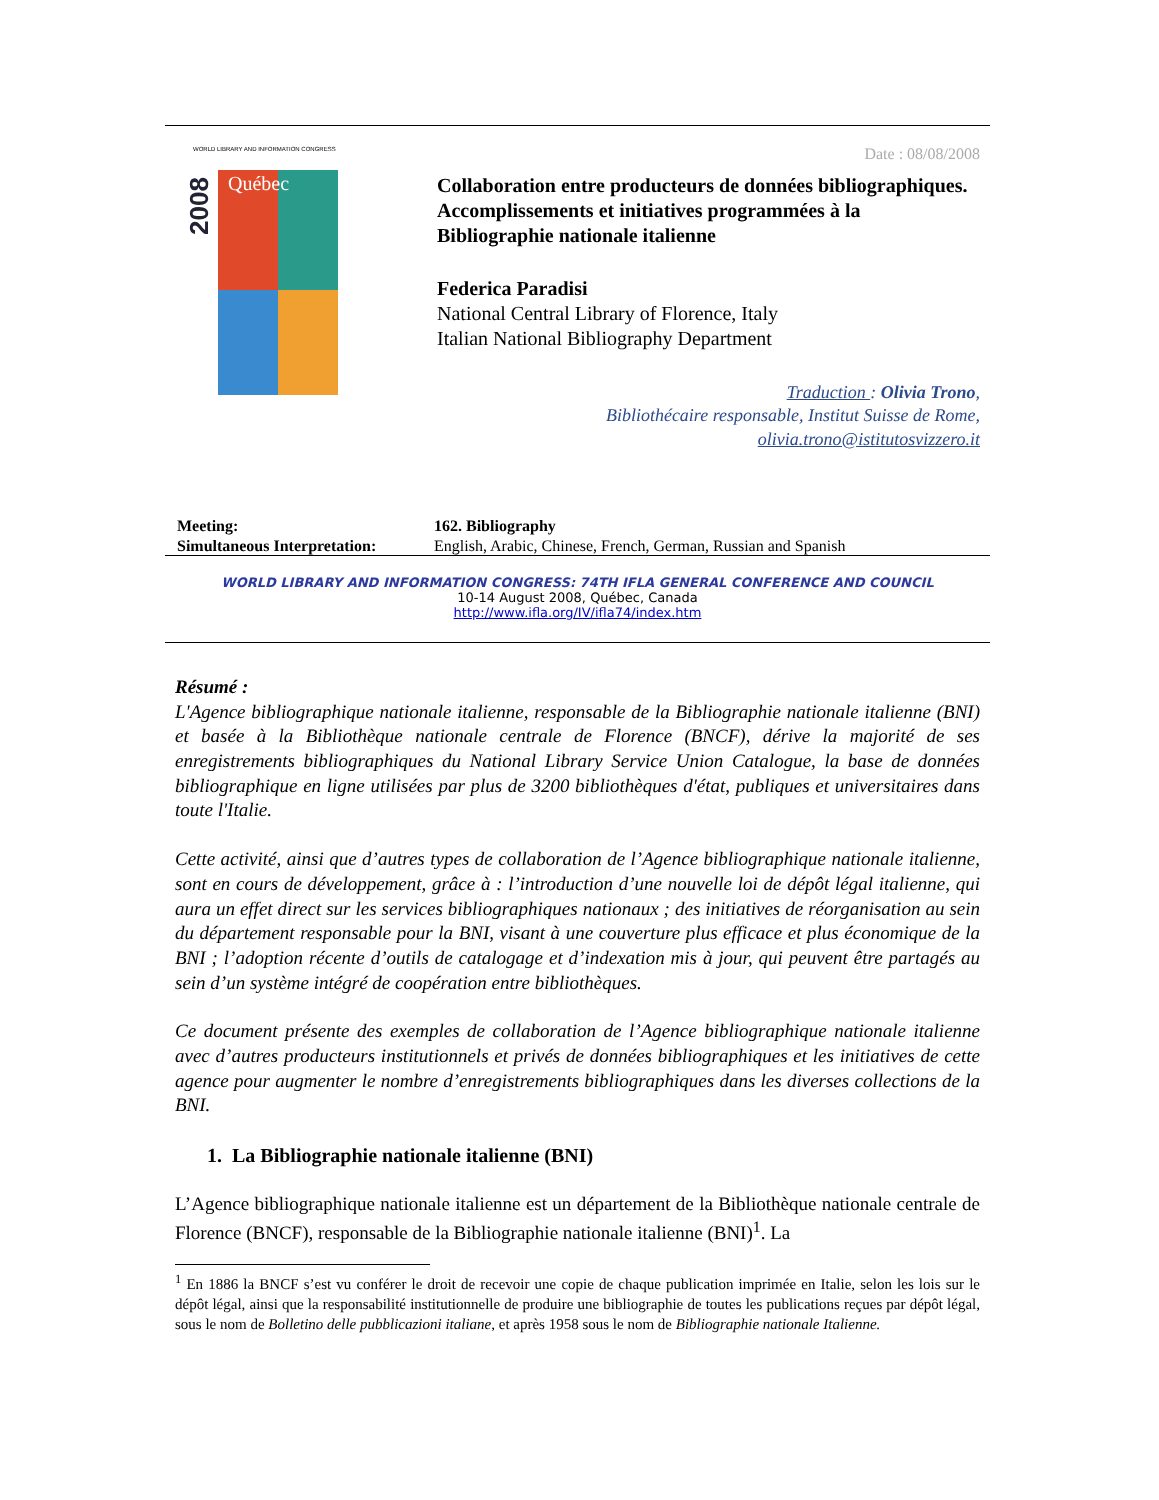Québec
2008
WORLD LIBRARY AND INFORMATION CONGRESS
Date : 08/08/2008
Collaboration entre producteurs de données bibliographiques. Accomplissements et initiatives programmées à la Bibliographie nationale italienne
Federica Paradisi
National Central Library of Florence, Italy
Italian National Bibliography Department
Traduction : Olivia Trono,
Bibliothécaire responsable, Institut Suisse de Rome,
olivia.trono@istitutosvizzero.it
| Meeting: | 162. Bibliography |
| Simultaneous Interpretation: | English, Arabic, Chinese, French, German, Russian and Spanish |
WORLD LIBRARY AND INFORMATION CONGRESS: 74TH IFLA GENERAL CONFERENCE AND COUNCIL
10-14 August 2008, Québec, Canada
http://www.ifla.org/IV/ifla74/index.htm
Résumé :
L'Agence bibliographique nationale italienne, responsable de la Bibliographie nationale italienne (BNI) et basée à la Bibliothèque nationale centrale de Florence (BNCF), dérive la majorité de ses enregistrements bibliographiques du National Library Service Union Catalogue, la base de données bibliographique en ligne utilisées par plus de 3200 bibliothèques d'état, publiques et universitaires dans toute l'Italie.
Cette activité, ainsi que d’autres types de collaboration de l’Agence bibliographique nationale italienne, sont en cours de développement, grâce à : l’introduction d’une nouvelle loi de dépôt légal italienne, qui aura un effet direct sur les services bibliographiques nationaux ; des initiatives de réorganisation au sein du département responsable pour la BNI, visant à une couverture plus efficace et plus économique de la BNI ; l’adoption récente d’outils de catalogage et d’indexation mis à jour, qui peuvent être partagés au sein d’un système intégré de coopération entre bibliothèques.
Ce document présente des exemples de collaboration de l’Agence bibliographique nationale italienne avec d’autres producteurs institutionnels et privés de données bibliographiques et les initiatives de cette agence pour augmenter le nombre d’enregistrements bibliographiques dans les diverses collections de la BNI.
1. La Bibliographie nationale italienne (BNI)
L’Agence bibliographique nationale italienne est un département de la Bibliothèque nationale centrale de Florence (BNCF), responsable de la Bibliographie nationale italienne (BNI)<sup>1</sup>. La
<sup>1</sup> En 1886 la BNCF s’est vu conférer le droit de recevoir une copie de chaque publication imprimée en Italie, selon les lois sur le dépôt légal, ainsi que la responsabilité institutionnelle de produire une bibliographie de toutes les publications reçues par dépôt légal, sous le nom de Bolletino delle pubblicazioni italiane, et après 1958 sous le nom de Bibliographie nationale Italienne.